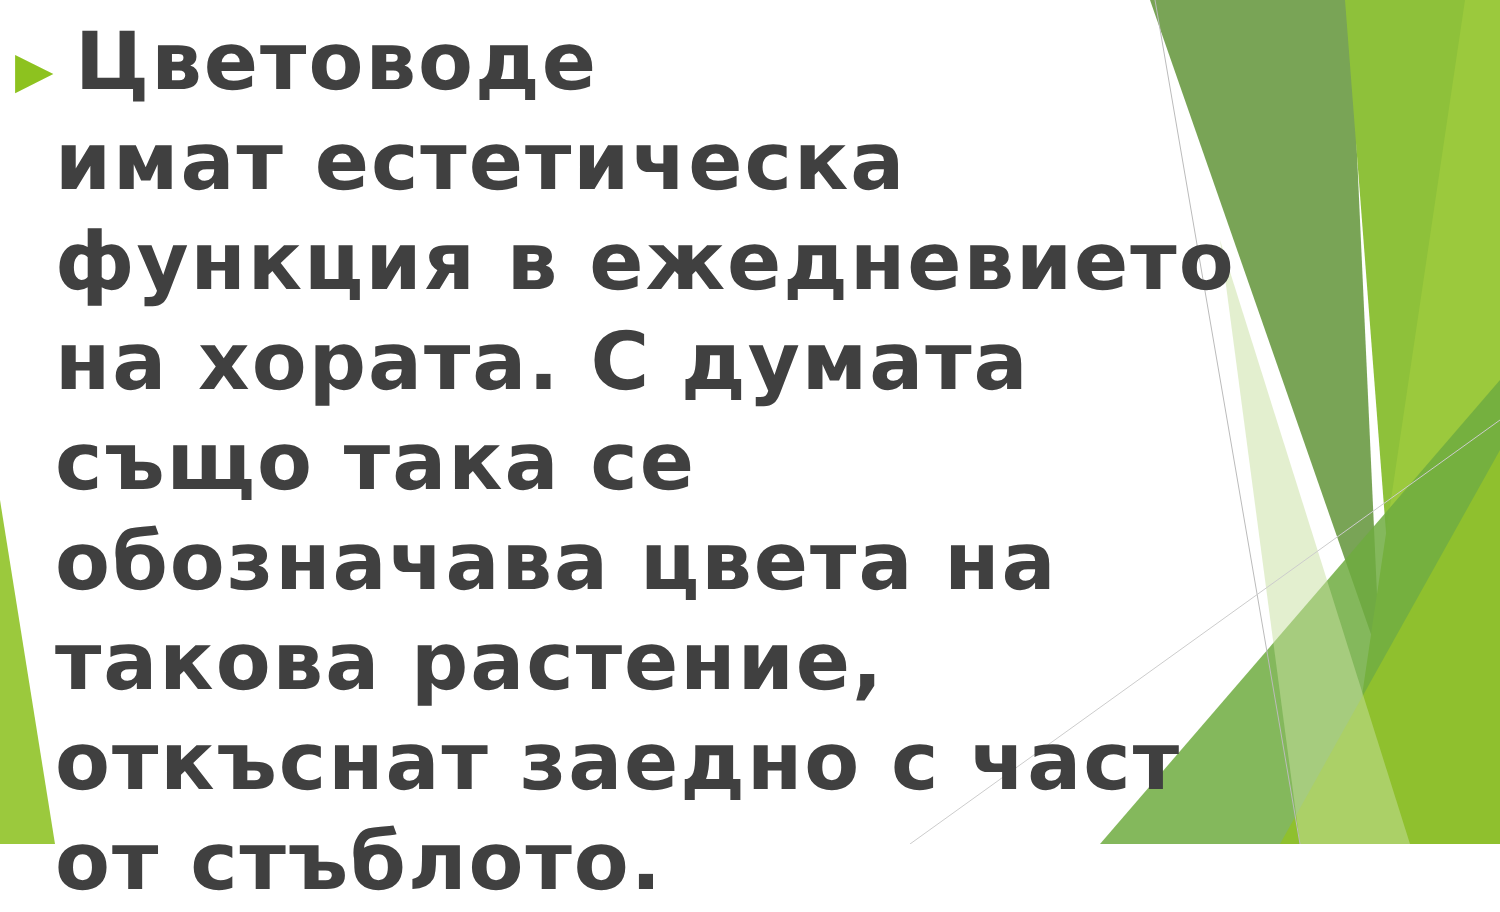▶
Цветоводе
имат естетическа функция в ежедневието на хората. С думата също така се обозначава цвета на такова растение, откъснат заедно с част от стъблото.